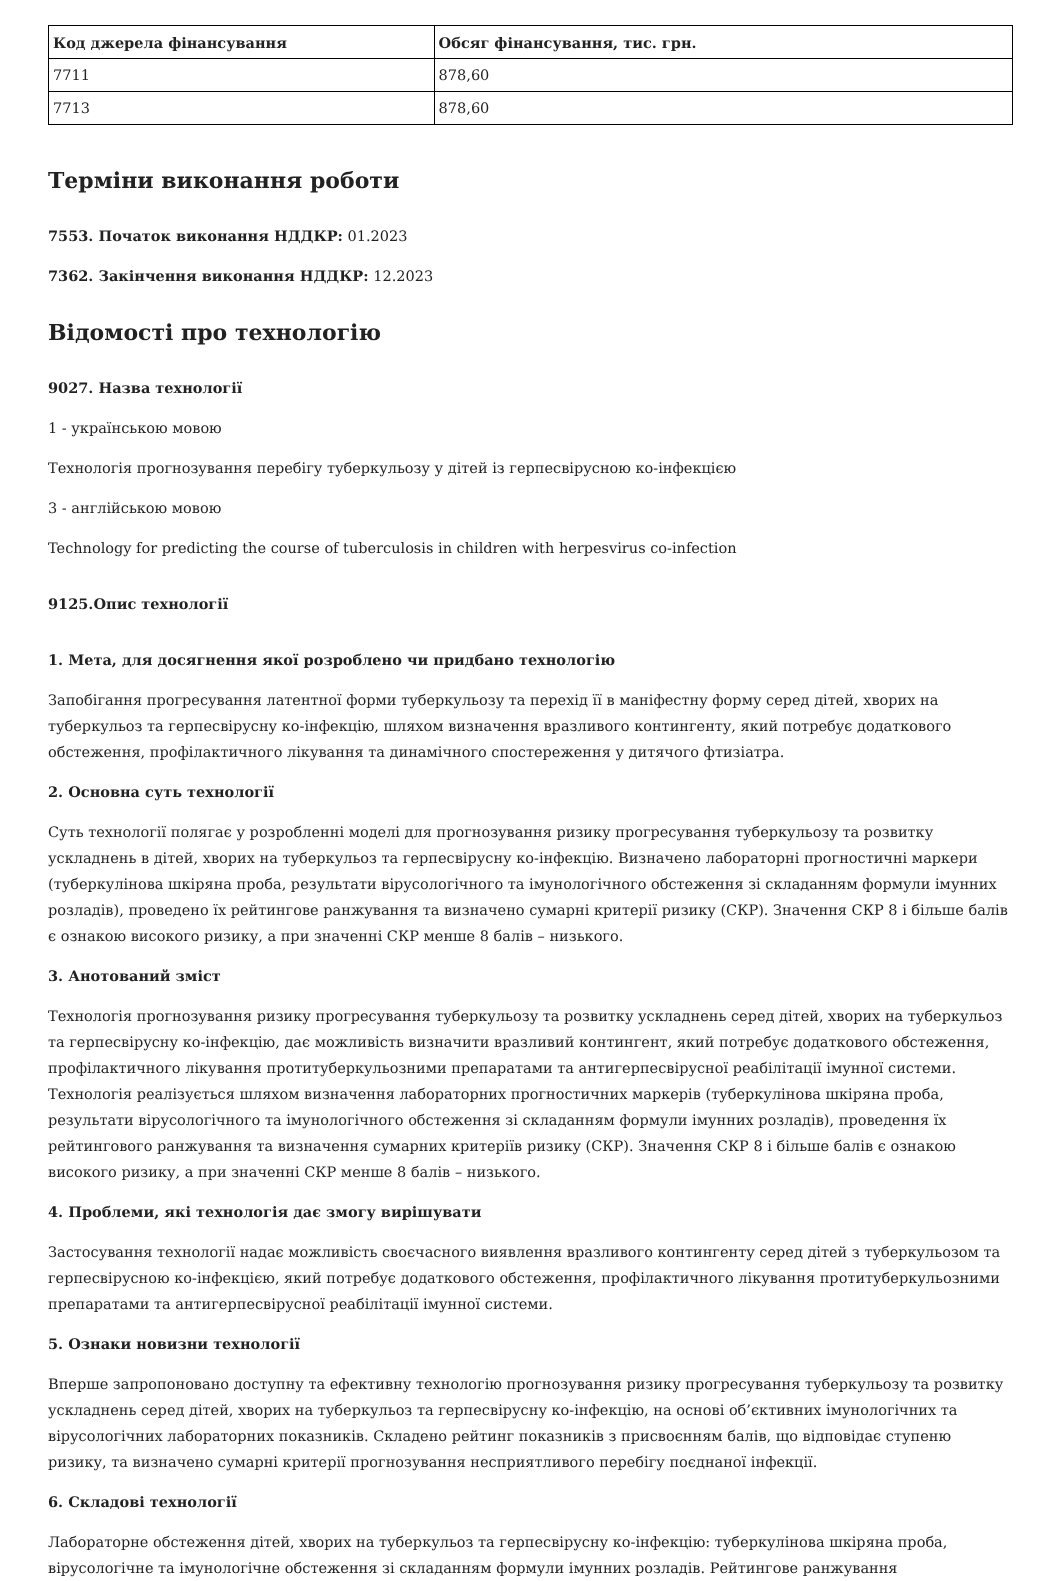| Код джерела фінансування | Обсяг фінансування, тис. грн. |
| --- | --- |
| 7711 | 878,60 |
| 7713 | 878,60 |
Терміни виконання роботи
7553. Початок виконання НДДКР: 01.2023
7362. Закінчення виконання НДДКР: 12.2023
Відомості про технологію
9027. Назва технології
1 - українською мовою
Технологія прогнозування перебігу туберкульозу у дітей із герпесвірусною ко-інфекцією
3 - англійською мовою
Technology for predicting the course of tuberculosis in children with herpesvirus co-infection
9125.Опис технології
1. Мета, для досягнення якої розроблено чи придбано технологію
Запобігання прогресування латентної форми туберкульозу та перехід її в маніфестну форму серед дітей, хворих на туберкульоз та герпесвірусну ко-інфекцію, шляхом визначення вразливого контингенту, який потребує додаткового обстеження, профілактичного лікування та динамічного спостереження у дитячого фтизіатра.
2. Основна суть технології
Суть технології полягає у розробленні моделі для прогнозування ризику прогресування туберкульозу та розвитку ускладнень в дітей, хворих на туберкульоз та герпесвірусну ко-інфекцію. Визначено лабораторні прогностичні маркери (туберкулінова шкіряна проба, результати вірусологічного та імунологічного обстеження зі складанням формули імунних розладів), проведено їх рейтингове ранжування та визначено сумарні критерії ризику (СКР). Значення СКР 8 і більше балів є ознакою високого ризику, а при значенні СКР менше 8 балів – низького.
3. Анотований зміст
Технологія прогнозування ризику прогресування туберкульозу та розвитку ускладнень серед дітей, хворих на туберкульоз та герпесвірусну ко-інфекцію, дає можливість визначити вразливий контингент, який потребує додаткового обстеження, профілактичного лікування протитуберкульозними препаратами та антигерпесвірусної реабілітації імунної системи. Технологія реалізується шляхом визначення лабораторних прогностичних маркерів (туберкулінова шкіряна проба, результати вірусологічного та імунологічного обстеження зі складанням формули імунних розладів), проведення їх рейтингового ранжування та визначення сумарних критеріїв ризику (СКР). Значення СКР 8 і більше балів є ознакою високого ризику, а при значенні СКР менше 8 балів – низького.
4. Проблеми, які технологія дає змогу вирішувати
Застосування технології надає можливість своєчасного виявлення вразливого контингенту серед дітей з туберкульозом та герпесвірусною ко-інфекцією, який потребує додаткового обстеження, профілактичного лікування протитуберкульозними препаратами та антигерпесвірусної реабілітації імунної системи.
5. Ознаки новизни технології
Вперше запропоновано доступну та ефективну технологію прогнозування ризику прогресування туберкульозу та розвитку ускладнень серед дітей, хворих на туберкульоз та герпесвірусну ко-інфекцію, на основі об’єктивних імунологічних та вірусологічних лабораторних показників. Складено рейтинг показників з присвоєнням балів, що відповідає ступеню ризику, та визначено сумарні критерії прогнозування несприятливого перебігу поєднаної інфекції.
6. Складові технології
Лабораторне обстеження дітей, хворих на туберкульоз та герпесвірусну ко-інфекцію: туберкулінова шкіряна проба, вірусологічне та імунологічне обстеження зі складанням формули імунних розладів. Рейтингове ранжування